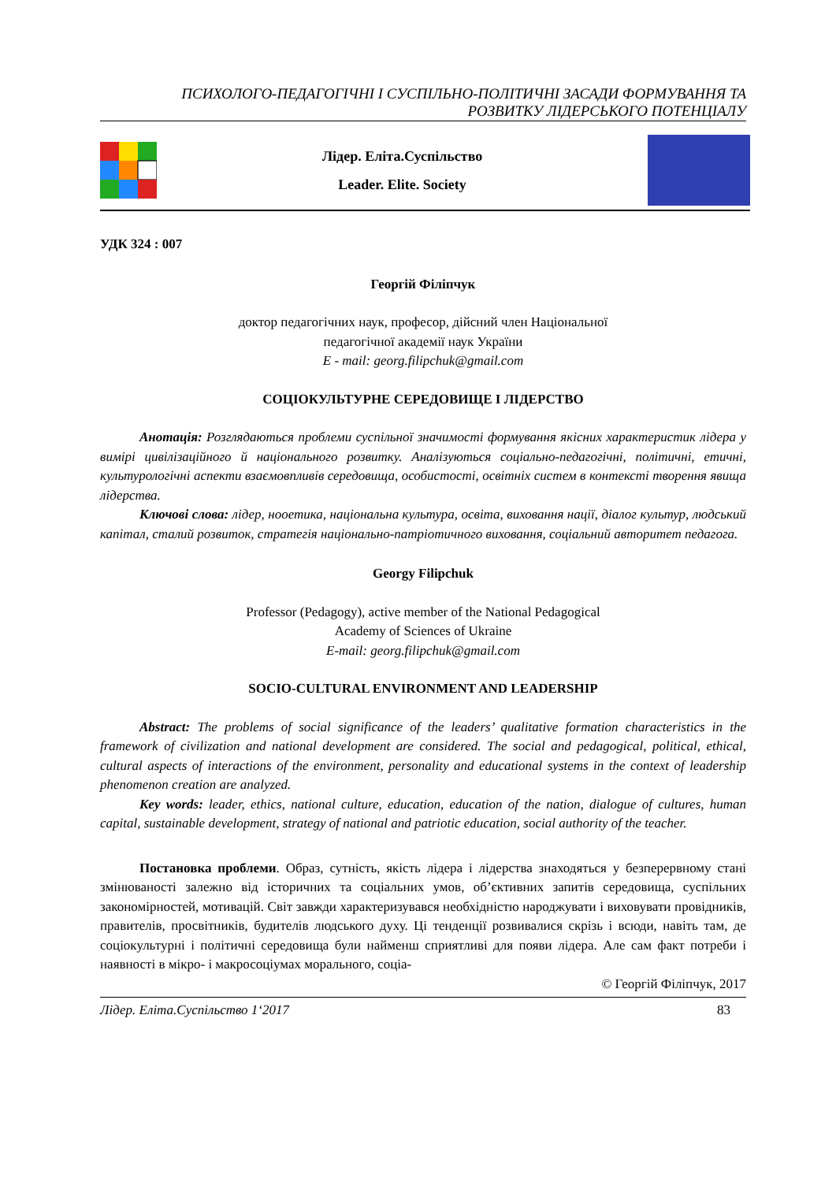ПСИХОЛОГО-ПЕДАГОГІЧНІ І СУСПІЛЬНО-ПОЛІТИЧНІ ЗАСАДИ ФОРМУВАННЯ ТА
РОЗВИТКУ ЛІДЕРСЬКОГО ПОТЕНЦІАЛУ
Лідер. Еліта.Суспільство
Leader. Elite. Society
УДК 324 : 007
Георгій Філіпчук
доктор педагогічних наук, професор, дійсний член Національної
педагогічної академії наук України
E - mail: georg.filipchuk@gmail.com
СОЦІОКУЛЬТУРНЕ СЕРЕДОВИЩЕ І ЛІДЕРСТВО
Анотація: Розглядаються проблеми суспільної значимості формування якісних характеристик лідера у вимірі цивілізаційного й національного розвитку. Аналізуються соціально-педагогічні, політичні, етичні, культурологічні аспекти взаємовпливів середовища, особистості, освітніх систем в контексті творення явища лідерства.
Ключові слова: лідер, нооетика, національна культура, освіта, виховання нації, діалог культур, людський капітал, сталий розвиток, стратегія національно-патріотичного виховання, соціальний авторитет педагога.
Georgy Filipchuk
Professor (Pedagogy), active member of the National Pedagogical
Academy of Sciences of Ukraine
E-mail: georg.filipchuk@gmail.com
SOCIO-CULTURAL ENVIRONMENT AND LEADERSHIP
Abstract: The problems of social significance of the leaders’ qualitative formation characteristics in the framework of civilization and national development are considered. The social and pedagogical, political, ethical, cultural aspects of interactions of the environment, personality and educational systems in the context of leadership phenomenon creation are analyzed.
Key words: leader, ethics, national culture, education, education of the nation, dialogue of cultures, human capital, sustainable development, strategy of national and patriotic education, social authority of the teacher.
Постановка проблеми. Образ, сутність, якість лідера і лідерства знаходяться у безперервному стані змінюваності залежно від історичних та соціальних умов, об’єктивних запитів середовища, суспільних закономірностей, мотивацій. Світ завжди характеризувався необхідністю народжувати і виховувати провідників, правителів, просвітників, будителів людського духу. Ці тенденції розвивалися скрізь і всюди, навіть там, де соціокультурні і політичні середовища були найменш сприятливі для появи лідера. Але сам факт потреби і наявності в мікро- і макросоціумах морального, соціа-
© Георгій Філіпчук, 2017
Лідер. Еліта.Суспільство 1‘2017 83